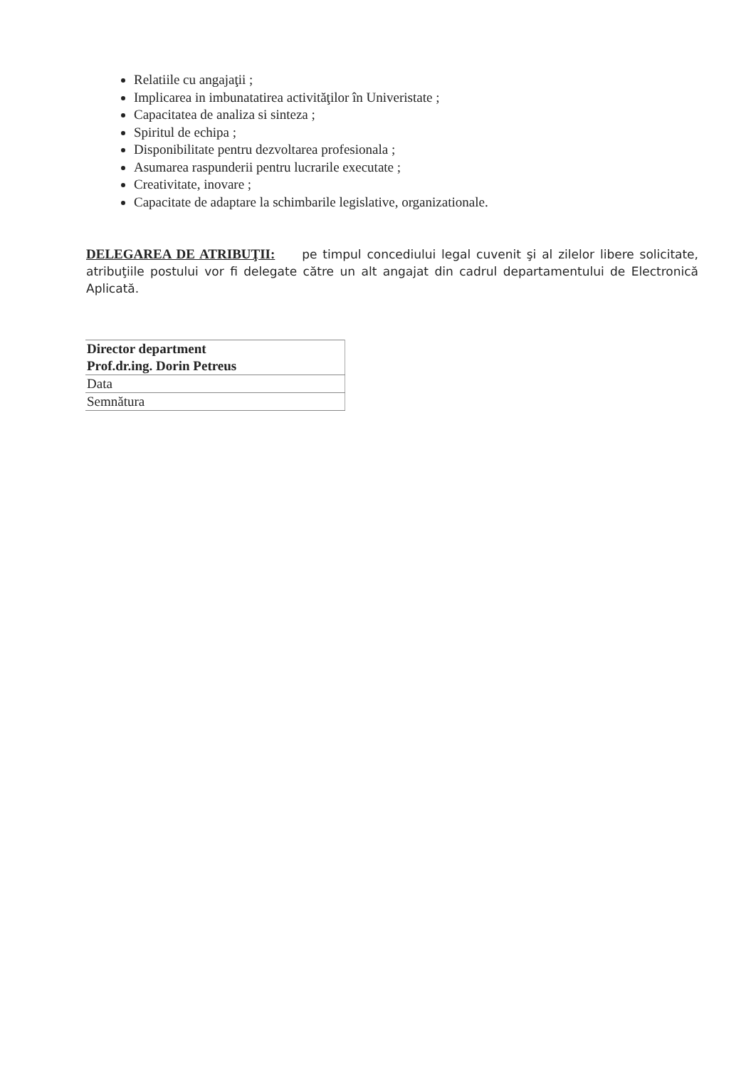Relatiile cu angajaţii ;
Implicarea in imbunatatirea activităţilor în Univeristate ;
Capacitatea de analiza si sinteza ;
Spiritul de echipa ;
Disponibilitate pentru dezvoltarea profesionala ;
Asumarea raspunderii pentru lucrarile executate ;
Creativitate, inovare ;
Capacitate de adaptare la schimbarile legislative, organizationale.
DELEGAREA DE ATRIBUŢII: pe timpul concediului legal cuvenit şi al zilelor libere solicitate, atribuţiile postului vor fi delegate către un alt angajat din cadrul departamentului de Electronică Aplicată.
| Director department Prof.dr.ing. Dorin Petreus |
| Data |
| Semnătura |